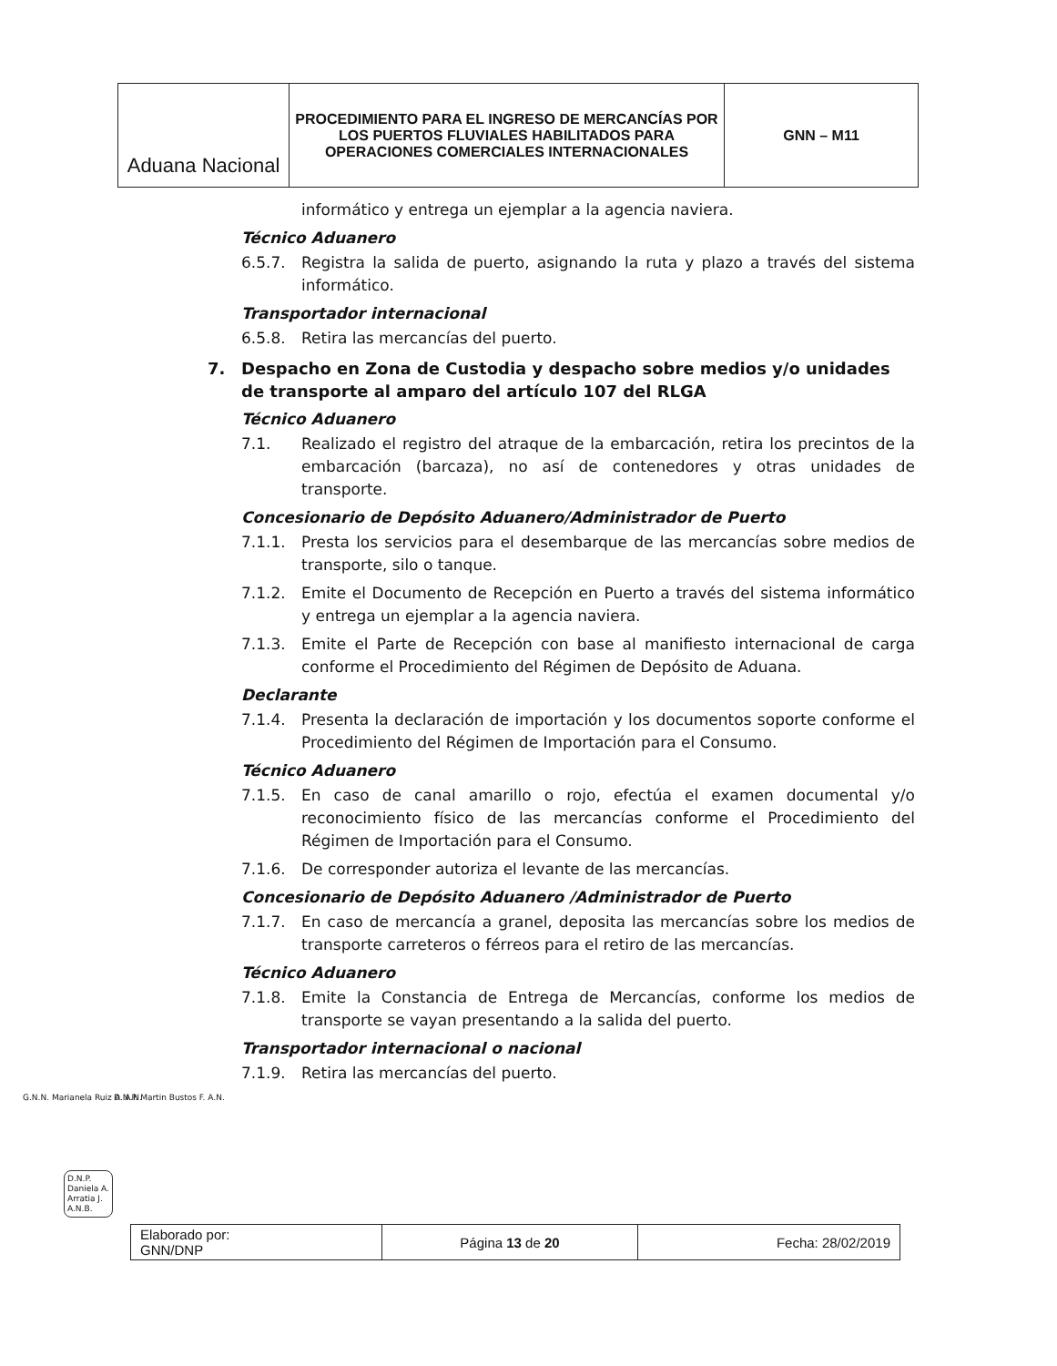| Aduana Nacional | PROCEDIMIENTO PARA EL INGRESO DE MERCANCÍAS POR LOS PUERTOS FLUVIALES HABILITADOS PARA OPERACIONES COMERCIALES INTERNACIONALES | GNN – M11 |
informático y entrega un ejemplar a la agencia naviera.
Técnico Aduanero
6.5.7. Registra la salida de puerto, asignando la ruta y plazo a través del sistema informático.
Transportador internacional
6.5.8. Retira las mercancías del puerto.
7. Despacho en Zona de Custodia y despacho sobre medios y/o unidades de transporte al amparo del artículo 107 del RLGA
Técnico Aduanero
7.1. Realizado el registro del atraque de la embarcación, retira los precintos de la embarcación (barcaza), no así de contenedores y otras unidades de transporte.
Concesionario de Depósito Aduanero/Administrador de Puerto
7.1.1. Presta los servicios para el desembarque de las mercancías sobre medios de transporte, silo o tanque.
7.1.2. Emite el Documento de Recepción en Puerto a través del sistema informático y entrega un ejemplar a la agencia naviera.
7.1.3. Emite el Parte de Recepción con base al manifiesto internacional de carga conforme el Procedimiento del Régimen de Depósito de Aduana.
Declarante
7.1.4. Presenta la declaración de importación y los documentos soporte conforme el Procedimiento del Régimen de Importación para el Consumo.
Técnico Aduanero
7.1.5. En caso de canal amarillo o rojo, efectúa el examen documental y/o reconocimiento físico de las mercancías conforme el Procedimiento del Régimen de Importación para el Consumo.
7.1.6. De corresponder autoriza el levante de las mercancías.
Concesionario de Depósito Aduanero /Administrador de Puerto
7.1.7. En caso de mercancía a granel, deposita las mercancías sobre los medios de transporte carreteros o férreos para el retiro de las mercancías.
Técnico Aduanero
7.1.8. Emite la Constancia de Entrega de Mercancías, conforme los medios de transporte se vayan presentando a la salida del puerto.
Transportador internacional o nacional
7.1.9. Retira las mercancías del puerto.
G.N.N. Marianela Ruiz A. A.N. D.N.P. Martin Bustos F. A.N.
D.N.P.
Daniela A.
Arratia J.
A.N.B.
| Elaborado por: GNN/DNP | Página 13 de 20 | Fecha: 28/02/2019 |